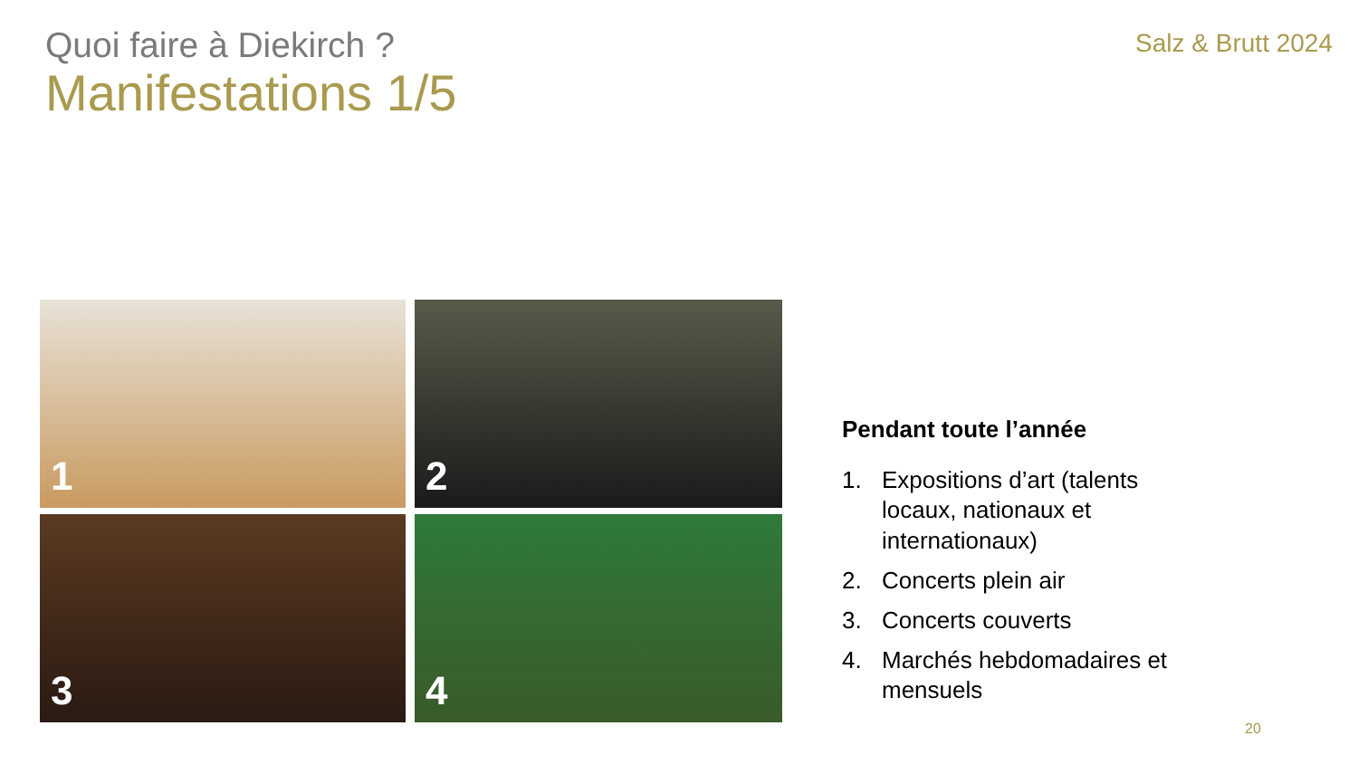Quoi faire à Diekirch ?
Salz & Brutt 2024
Manifestations 1/5
1
2
3
4
Pendant toute l’année
1. Expositions d’art (talents locaux, nationaux et internationaux)
2. Concerts plein air
3. Concerts couverts
4. Marchés hebdomadaires et mensuels
20